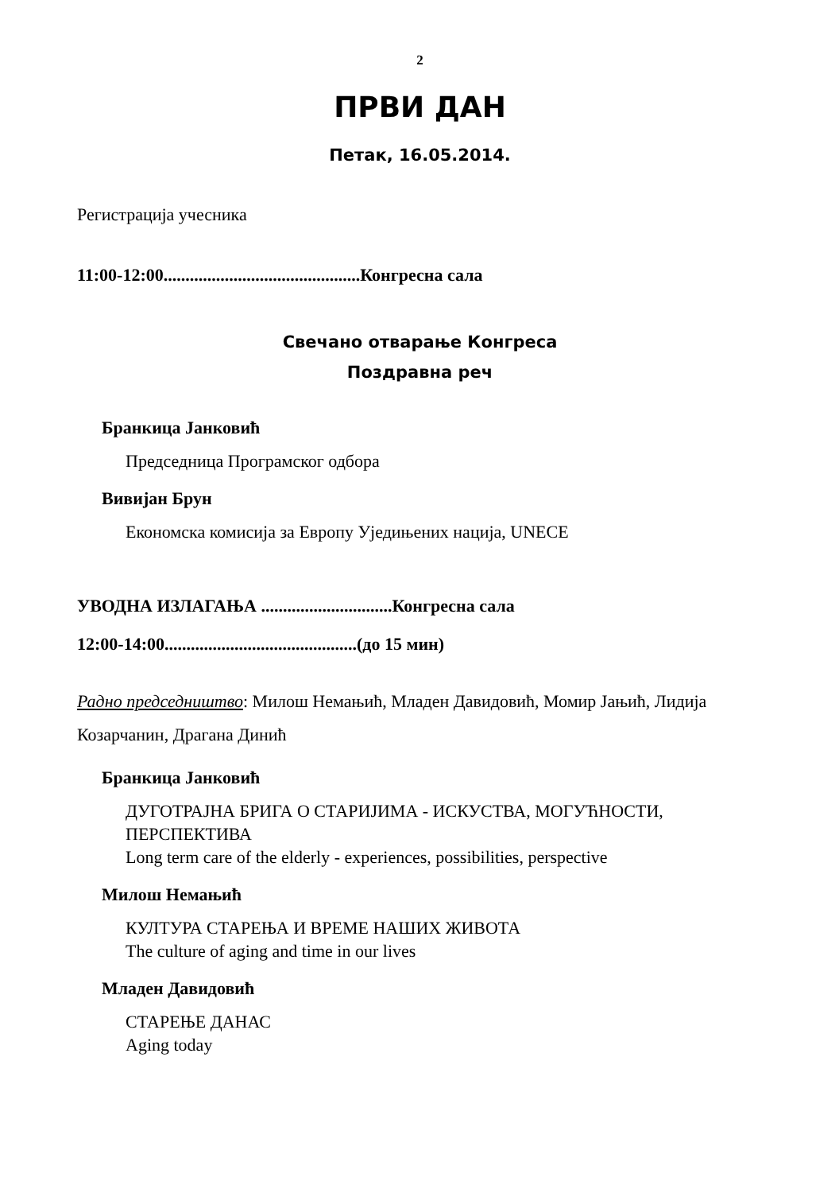2
ПРВИ ДАН
Петак, 16.05.2014.
Регистрација учесника
11:00-12:00.............................................Конгресна сала
Свечано отварање Конгреса
Поздравна реч
Бранкица Јанковић
Председница Програмског одбора
Вивијан Брун
Економска комисија за Европу Уједињених нација, UNECE
УВОДНА ИЗЛАГАЊА ..............................Конгресна сала
12:00-14:00............................................(до 15 мин)
Радно председништво: Милош Немањић, Младен Давидовић, Момир Јањић, Лидија Козарчанин, Драгана Динић
Бранкица Јанковић
ДУГОТРАЈНА БРИГА О СТАРИЈИМА - ИСКУСТВА, МОГУЋНОСТИ, ПЕРСПЕКТИВА
Long term care of the elderly - experiences, possibilities, perspective
Милош Немањић
КУЛТУРА СТАРЕЊА И ВРЕМЕ НАШИХ ЖИВОТА
The culture of aging and time in our lives
Младен Давидовић
СТАРЕЊЕ ДАНАС
Aging today